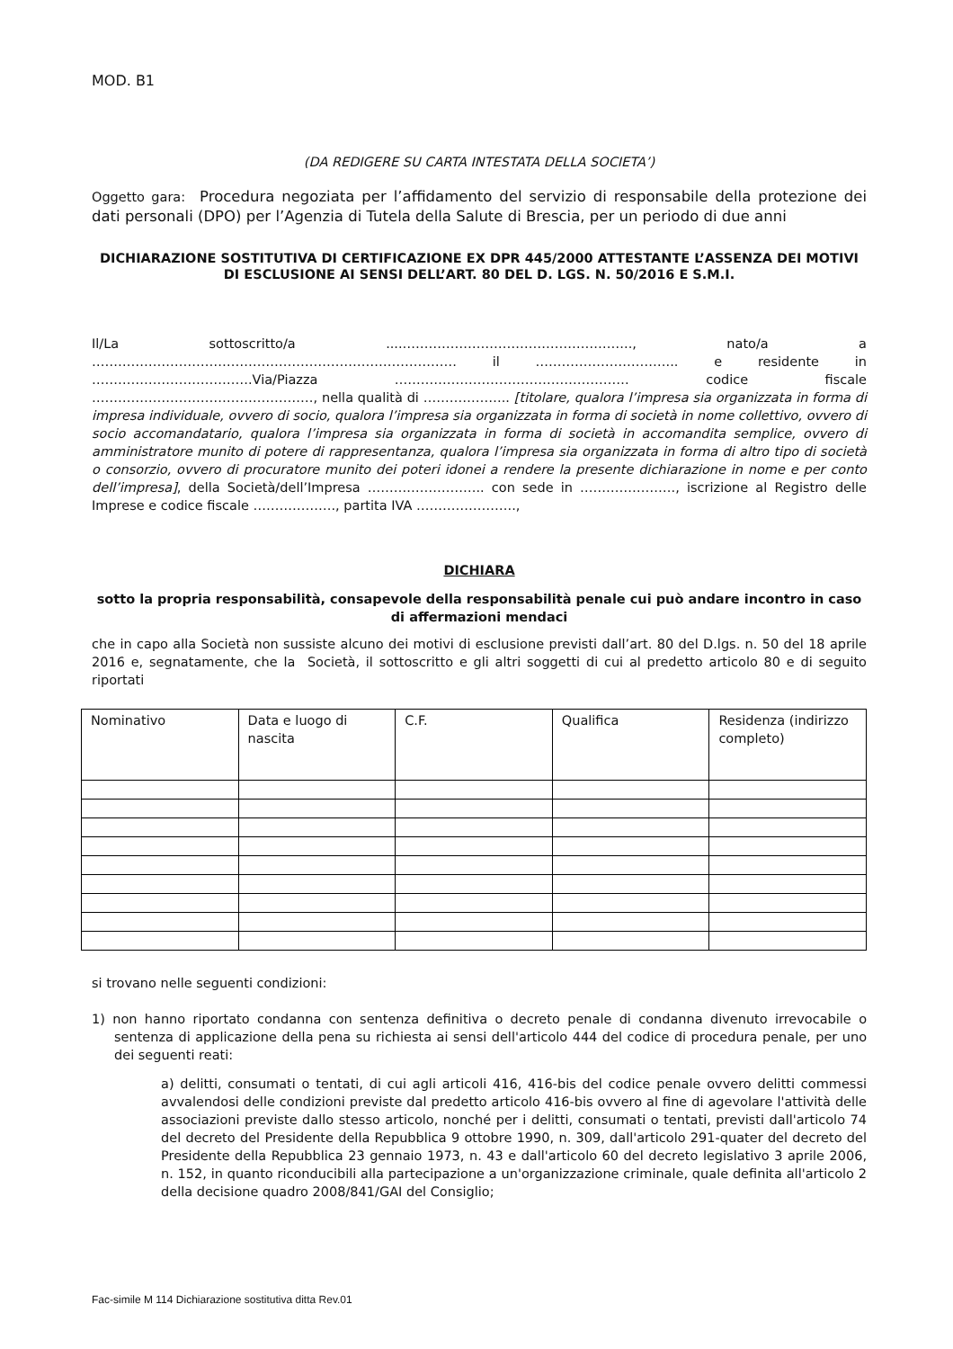MOD. B1
(DA REDIGERE SU CARTA INTESTATA DELLA SOCIETA’)
Oggetto gara: Procedura negoziata per l’affidamento del servizio di responsabile della protezione dei dati personali (DPO) per l’Agenzia di Tutela della Salute di Brescia, per un periodo di due anni
DICHIARAZIONE SOSTITUTIVA DI CERTIFICAZIONE EX DPR 445/2000 ATTESTANTE L’ASSENZA DEI MOTIVI DI ESCLUSIONE AI SENSI DELL’ART. 80 DEL D. LGS. N. 50/2016 E S.M.I.
Il/La sottoscritto/a ....…………………………………………….., nato/a a ………………………………………………………………………… il …………………………... e residente in ……………………………….Via/Piazza ……………………………………………… codice fiscale ……………………………………………, nella qualità di ……………….. [titolare, qualora l’impresa sia organizzata in forma di impresa individuale, ovvero di socio, qualora l’impresa sia organizzata in forma di società in nome collettivo, ovvero di socio accomandatario, qualora l’impresa sia organizzata in forma di società in accomandita semplice, ovvero di amministratore munito di potere di rappresentanza, qualora l’impresa sia organizzata in forma di altro tipo di società o consorzio, ovvero di procuratore munito dei poteri idonei a rendere la presente dichiarazione in nome e per conto dell’impresa], della Società/dell’Impresa ……….…………….. con sede in …………………., iscrizione al Registro delle Imprese e codice fiscale ………………., partita IVA …………………..,
DICHIARA
sotto la propria responsabilità, consapevole della responsabilità penale cui può andare incontro in caso di affermazioni mendaci
che in capo alla Società non sussiste alcuno dei motivi di esclusione previsti dall’art. 80 del D.lgs. n. 50 del 18 aprile 2016 e, segnatamente, che la Società, il sottoscritto e gli altri soggetti di cui al predetto articolo 80 e di seguito riportati
| Nominativo | Data e luogo di nascita | C.F. | Qualifica | Residenza (indirizzo completo) |
si trovano nelle seguenti condizioni:
1) non hanno riportato condanna con sentenza definitiva o decreto penale di condanna divenuto irrevocabile o sentenza di applicazione della pena su richiesta ai sensi dell'articolo 444 del codice di procedura penale, per uno dei seguenti reati:
a) delitti, consumati o tentati, di cui agli articoli 416, 416-bis del codice penale ovvero delitti commessi avvalendosi delle condizioni previste dal predetto articolo 416-bis ovvero al fine di agevolare l'attività delle associazioni previste dallo stesso articolo, nonché per i delitti, consumati o tentati, previsti dall'articolo 74 del decreto del Presidente della Repubblica 9 ottobre 1990, n. 309, dall'articolo 291-quater del decreto del Presidente della Repubblica 23 gennaio 1973, n. 43 e dall'articolo 60 del decreto legislativo 3 aprile 2006, n. 152, in quanto riconducibili alla partecipazione a un'organizzazione criminale, quale definita all'articolo 2 della decisione quadro 2008/841/GAI del Consiglio;
Fac-simile M 114 Dichiarazione sostitutiva ditta Rev.01